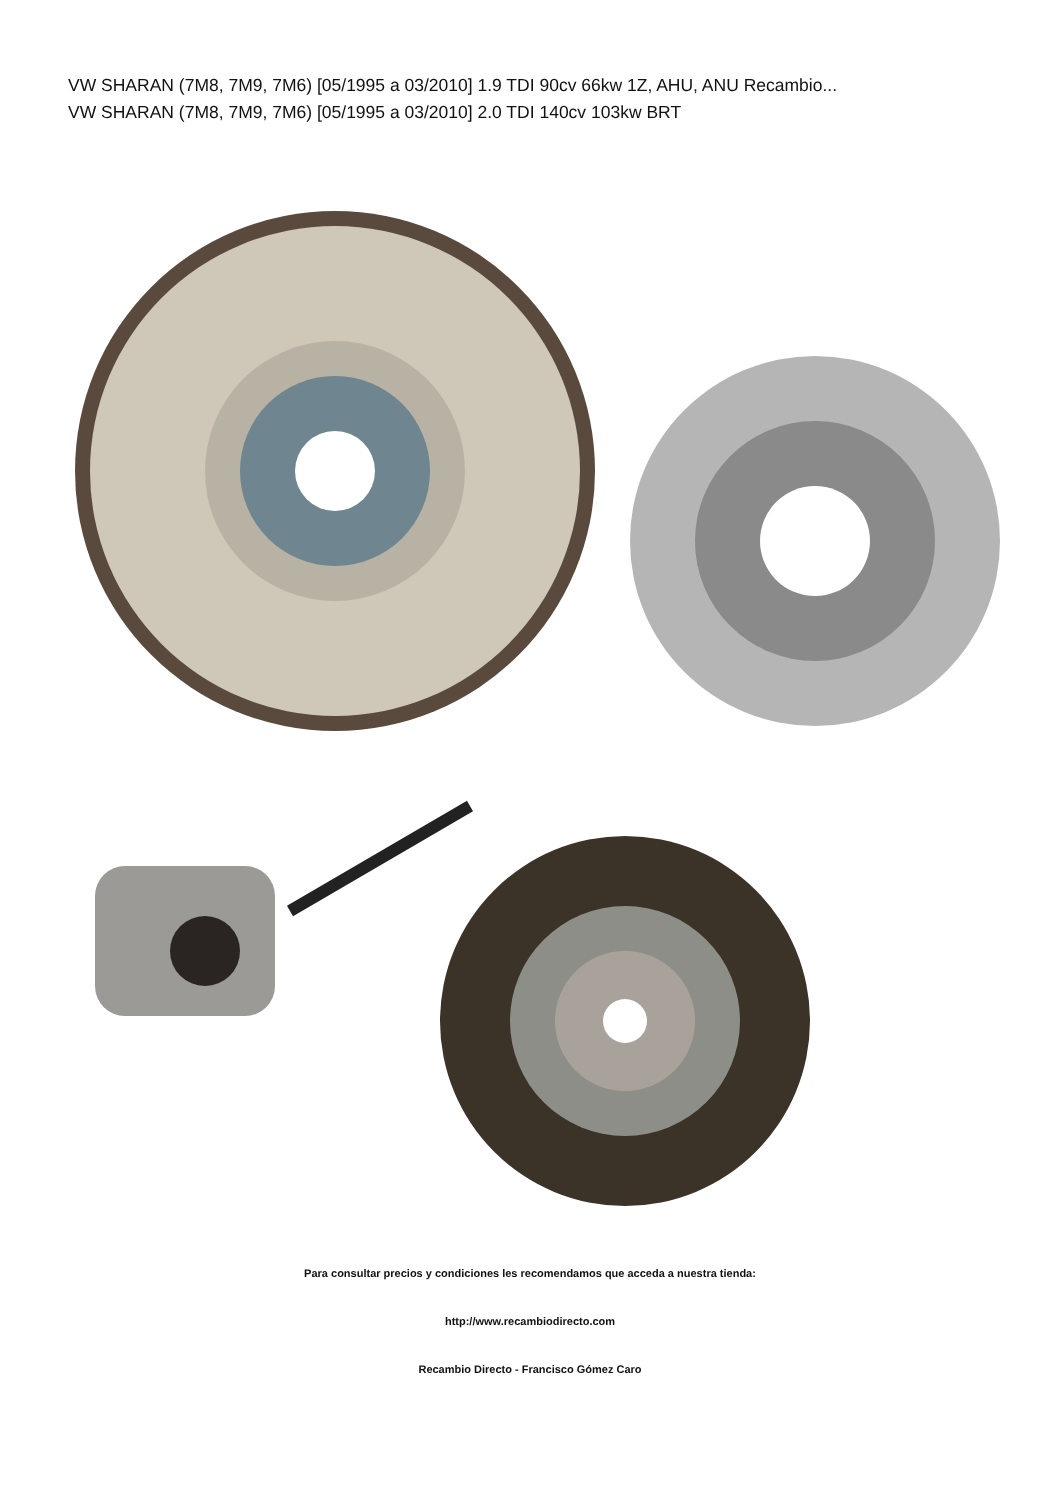VW SHARAN (7M8, 7M9, 7M6) [05/1995 a 03/2010] 1.9 TDI 90cv 66kw 1Z, AHU, ANU Recambio...
VW SHARAN (7M8, 7M9, 7M6) [05/1995 a 03/2010] 2.0 TDI 140cv 103kw BRT
Para consultar precios y condiciones les recomendamos que acceda a nuestra tienda:
http://www.recambiodirecto.com
Recambio Directo - Francisco Gómez Caro